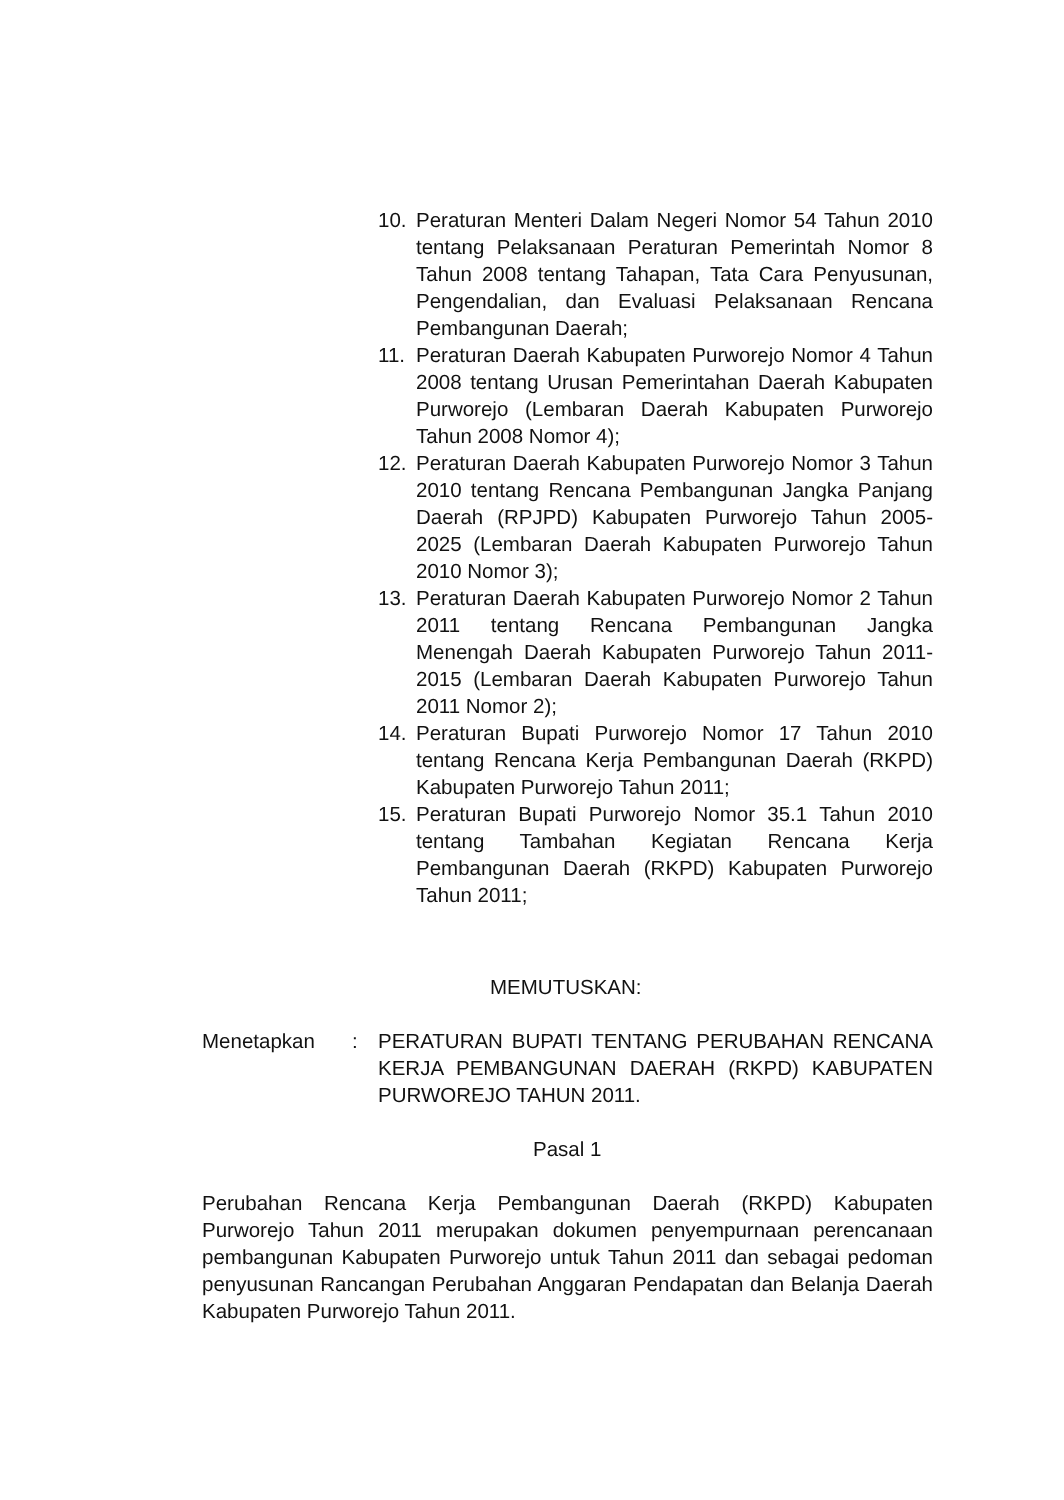10. Peraturan Menteri Dalam Negeri Nomor 54 Tahun 2010 tentang Pelaksanaan Peraturan Pemerintah Nomor 8 Tahun 2008 tentang Tahapan, Tata Cara Penyusunan, Pengendalian, dan Evaluasi Pelaksanaan Rencana Pembangunan Daerah;
11. Peraturan Daerah Kabupaten Purworejo Nomor 4 Tahun 2008 tentang Urusan Pemerintahan Daerah Kabupaten Purworejo (Lembaran Daerah Kabupaten Purworejo Tahun 2008 Nomor 4);
12. Peraturan Daerah Kabupaten Purworejo Nomor 3 Tahun 2010 tentang Rencana Pembangunan Jangka Panjang Daerah (RPJPD) Kabupaten Purworejo Tahun 2005- 2025 (Lembaran Daerah Kabupaten Purworejo Tahun 2010 Nomor 3);
13. Peraturan Daerah Kabupaten Purworejo Nomor 2 Tahun 2011 tentang Rencana Pembangunan Jangka Menengah Daerah Kabupaten Purworejo Tahun 2011-2015 (Lembaran Daerah Kabupaten Purworejo Tahun 2011 Nomor 2);
14. Peraturan Bupati Purworejo Nomor 17 Tahun 2010 tentang Rencana Kerja Pembangunan Daerah (RKPD) Kabupaten Purworejo Tahun 2011;
15. Peraturan Bupati Purworejo Nomor 35.1 Tahun 2010 tentang Tambahan Kegiatan Rencana Kerja Pembangunan Daerah (RKPD) Kabupaten Purworejo Tahun 2011;
MEMUTUSKAN:
Menetapkan: PERATURAN BUPATI TENTANG PERUBAHAN RENCANA KERJA PEMBANGUNAN DAERAH (RKPD) KABUPATEN PURWOREJO TAHUN 2011.
Pasal 1
Perubahan Rencana Kerja Pembangunan Daerah (RKPD) Kabupaten Purworejo Tahun 2011 merupakan dokumen penyempurnaan perencanaan pembangunan Kabupaten Purworejo untuk Tahun 2011 dan sebagai pedoman penyusunan Rancangan Perubahan Anggaran Pendapatan dan Belanja Daerah Kabupaten Purworejo Tahun 2011.